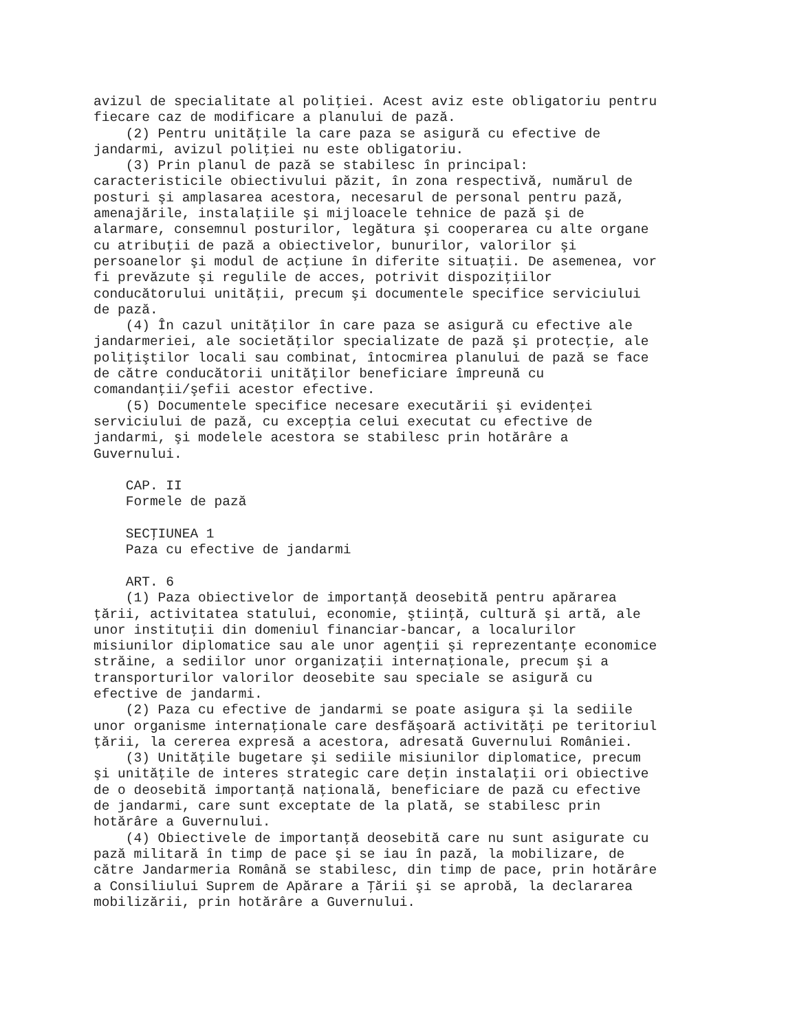avizul de specialitate al poliţiei. Acest aviz este obligatoriu pentru
fiecare caz de modificare a planului de pază.
    (2) Pentru unităţile la care paza se asigură cu efective de
jandarmi, avizul poliţiei nu este obligatoriu.
    (3) Prin planul de pază se stabilesc în principal:
caracteristicile obiectivului păzit, în zona respectivă, numărul de
posturi şi amplasarea acestora, necesarul de personal pentru pază,
amenajările, instalaţiile şi mijloacele tehnice de pază şi de
alarmare, consemnul posturilor, legătura şi cooperarea cu alte organe
cu atribuţii de pază a obiectivelor, bunurilor, valorilor şi
persoanelor şi modul de acţiune în diferite situaţii. De asemenea, vor
fi prevăzute şi regulile de acces, potrivit dispoziţiilor
conducătorului unităţii, precum şi documentele specifice serviciului
de pază.
    (4) În cazul unităţilor în care paza se asigură cu efective ale
jandarmeriei, ale societăţilor specializate de pază şi protecţie, ale
poliţiştilor locali sau combinat, întocmirea planului de pază se face
de către conducătorii unităţilor beneficiare împreună cu
comandanţii/şefii acestor efective.
    (5) Documentele specifice necesare executării şi evidenţei
serviciului de pază, cu excepţia celui executat cu efective de
jandarmi, şi modelele acestora se stabilesc prin hotărâre a
Guvernului.

    CAP. II
    Formele de pază

    SECŢIUNEA 1
    Paza cu efective de jandarmi

    ART. 6
    (1) Paza obiectivelor de importanţă deosebită pentru apărarea
ţării, activitatea statului, economie, ştiinţă, cultură şi artă, ale
unor instituţii din domeniul financiar-bancar, a localurilor
misiunilor diplomatice sau ale unor agenţii şi reprezentanţe economice
străine, a sediilor unor organizaţii internaţionale, precum şi a
transporturilor valorilor deosebite sau speciale se asigură cu
efective de jandarmi.
    (2) Paza cu efective de jandarmi se poate asigura şi la sediile
unor organisme internaţionale care desfăşoară activităţi pe teritoriul
ţării, la cererea expresă a acestora, adresată Guvernului României.
    (3) Unităţile bugetare şi sediile misiunilor diplomatice, precum
şi unităţile de interes strategic care deţin instalaţii ori obiective
de o deosebită importanţă naţională, beneficiare de pază cu efective
de jandarmi, care sunt exceptate de la plată, se stabilesc prin
hotărâre a Guvernului.
    (4) Obiectivele de importanţă deosebită care nu sunt asigurate cu
pază militară în timp de pace şi se iau în pază, la mobilizare, de
către Jandarmeria Română se stabilesc, din timp de pace, prin hotărâre
a Consiliului Suprem de Apărare a Ţării şi se aprobă, la declararea
mobilizării, prin hotărâre a Guvernului.